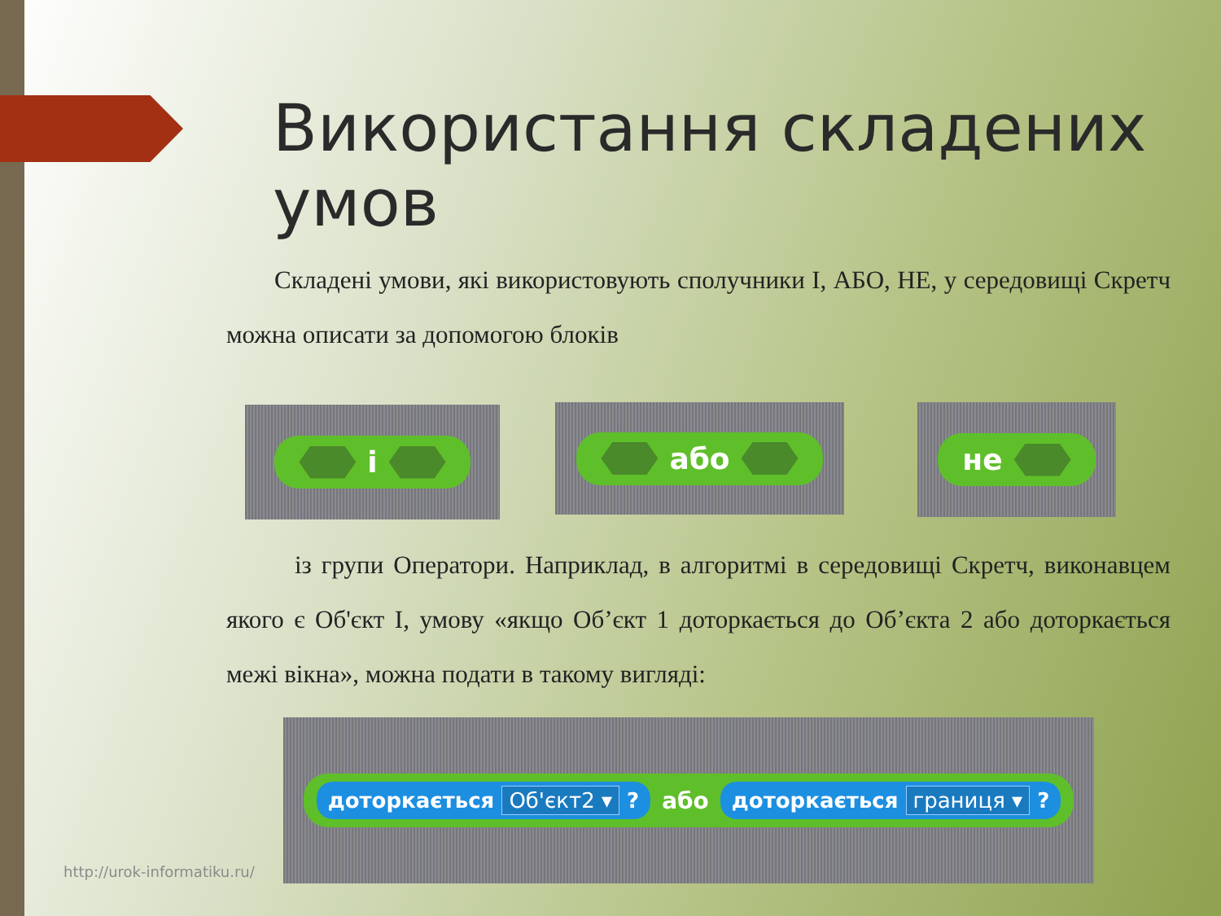Використання складених умов
Складені умови, які використовують сполучники І, АБО, НЕ, у середовищі Скретч можна описати за допомогою блоків
і або не
із групи Оператори. Наприклад, в алгоритмі в середовищі Скретч, виконавцем якого є Об'єкт І, умову «якщо Об’єкт 1 доторкається до Об’єкта 2 або доторкається межі вікна», можна подати в такому вигляді:
доторкається Об'єкт2 ▾ ? або доторкається границя ▾ ?
http://urok-informatiku.ru/